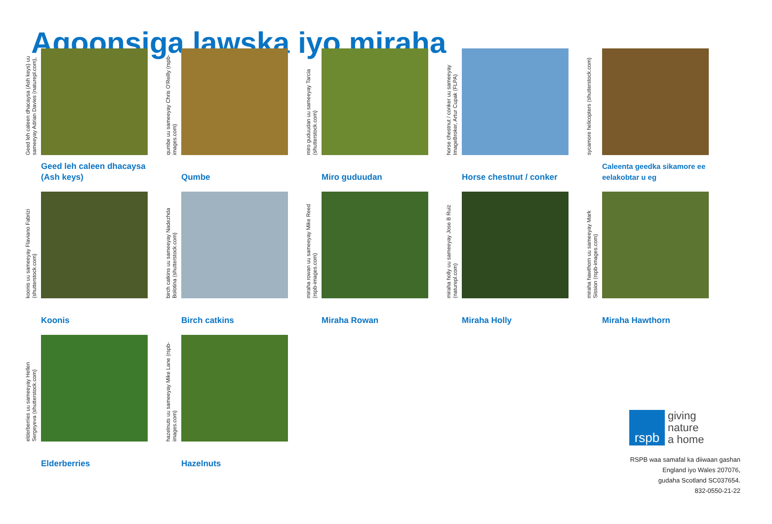Aqoonsiga lawska iyo miraha
Geed leh caleen dhacaysa (Ash keys) uu sameeyay Adrian Davies (naturepl.com),
Geed leh caleen dhacaysa (Ash keys)
qumbe uu sameeyay Chris O'Reilly (rspb-images.com)
Qumbe
miro guduudan uu sameeyay Tarcia (shutterstock.com)
Miro guduudan
horse chestnut / conker uu sameeyay ImageBroker, Artur Cupak (FLPA)
Horse chestnut / conker
sycamore helicopters (shutterstock.com)
Caleenta geedka sikamore ee eelakobtar u eg
koonis uu sameeyay Flaviano Fabrizi (shutterstock.com)
Koonis
birch catkins uu sameeyay Nadezhda Bolotina (shutterstock.com)
Birch catkins
miraha rowan uu sameeyay Mike Reed (rspb-images.com)
Miraha Rowan
miraha holly uu sameeyay Jose B Ruiz (naturepl.com)
Miraha Holly
miraha hawthorn uu sameeyay Mark Sission (rspb-images.com)
Miraha Hawthorn
elderberries uu sameeyay Hellen Sergeyeva (shutterstock.com)
Elderberries
hazelnuts uu sameeyay Mike Lane (rspb-images.com)
Hazelnuts
rspb
giving
nature
a home
RSPB waa samafal ka diiwaan gashan
England iyo Wales 207076,
gudaha Scotland SC037654.
832-0550-21-22